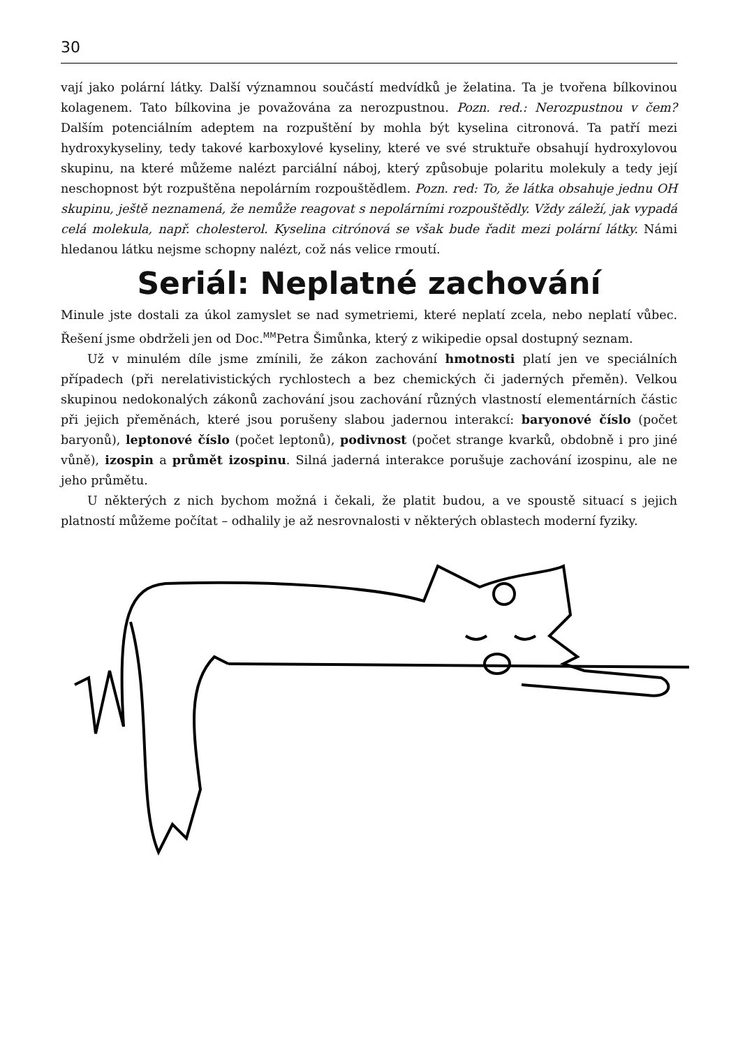30
vají jako polární látky. Další významnou součástí medvídků je želatina. Ta je tvořena bílkovinou kolagenem. Tato bílkovina je považována za nerozpustnou. Pozn. red.: Nerozpustnou v čem? Dalším potenciálním adeptem na rozpuštění by mohla být kyselina citronová. Ta patří mezi hydroxykyseliny, tedy takové karboxylové kyseliny, které ve své struktuře obsahují hydroxylovou skupinu, na které můžeme nalézt parciální náboj, který způsobuje polaritu molekuly a tedy její neschopnost být rozpuštěna nepolárním rozpouštědlem. Pozn. red: To, že látka obsahuje jednu OH skupinu, ještě neznamená, že nemůže reagovat s nepolárními rozpouštědly. Vždy záleží, jak vypadá celá molekula, např. cholesterol. Kyselina citrónová se však bude řadit mezi polární látky. Námi hledanou látku nejsme schopny nalézt, což nás velice rmoutí.
Seriál: Neplatné zachování
Minule jste dostali za úkol zamyslet se nad symetriemi, které neplatí zcela, nebo neplatí vůbec. Řešení jsme obdrželi jen od Doc.<sup>MM</sup>Petra Šimůnka, který z wikipedie opsal dostupný seznam.
Už v minulém díle jsme zmínili, že zákon zachování hmotnosti platí jen ve speciálních případech (při nerelativistických rychlostech a bez chemických či jaderných přeměn). Velkou skupinou nedokonalých zákonů zachování jsou zachování různých vlastností elementárních částic při jejich přeměnách, které jsou porušeny slabou jadernou interakcí: baryonové číslo (počet baryonů), leptonové číslo (počet leptonů), podivnost (počet strange kvarků, obdobně i pro jiné vůně), izospin a průmět izospinu. Silná jaderná interakce porušuje zachování izospinu, ale ne jeho průmětu.
U některých z nich bychom možná i čekali, že platit budou, a ve spoustě situací s jejich platností můžeme počítat – odhalily je až nesrovnalosti v některých oblastech moderní fyziky.